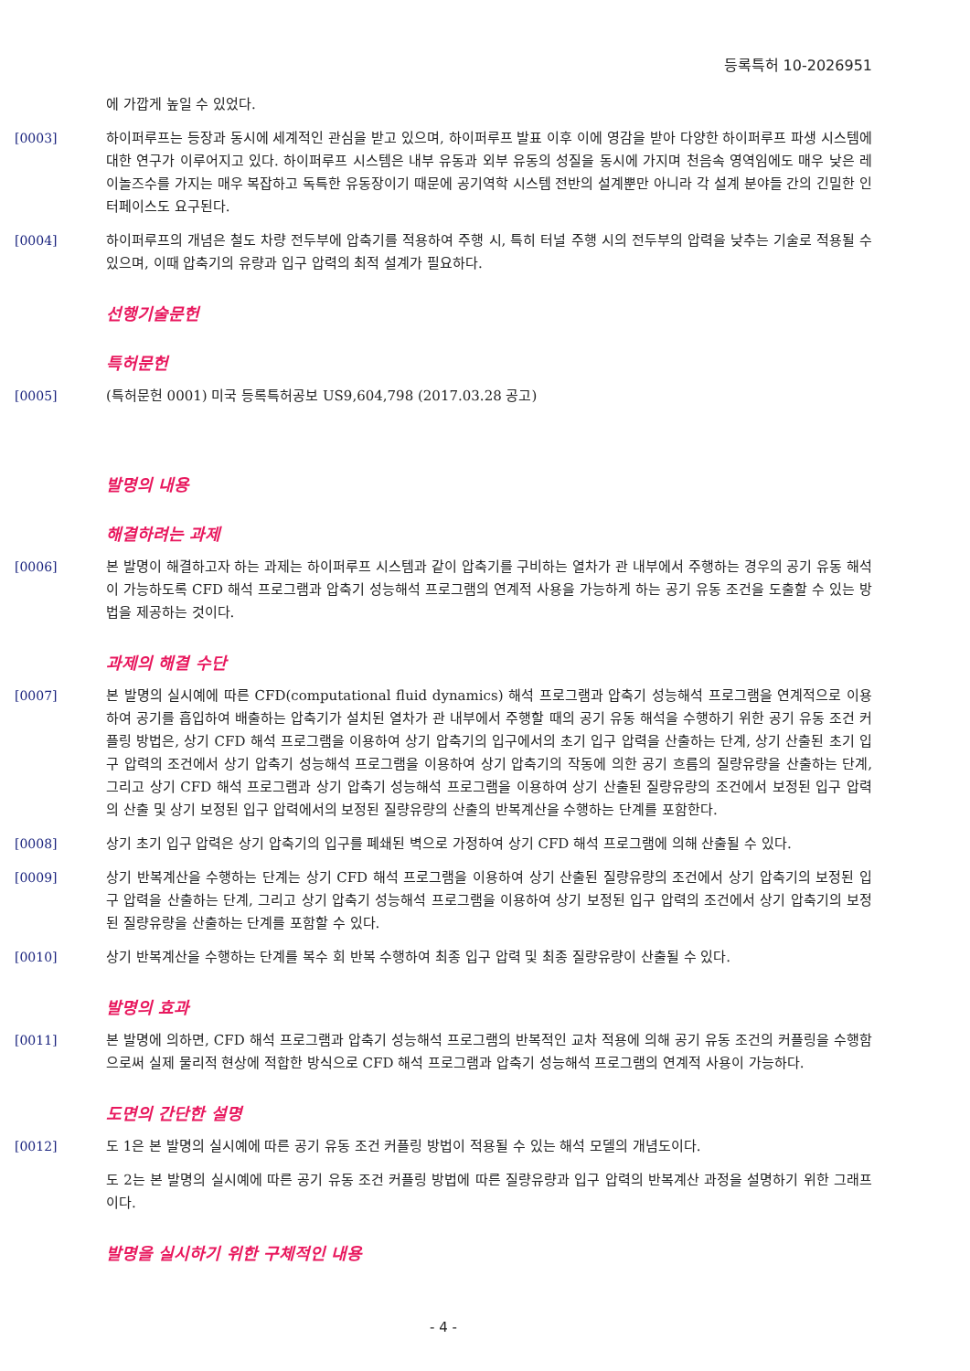등록특허 10-2026951
에 가깝게 높일 수 있었다.
[0003] 하이퍼루프는 등장과 동시에 세계적인 관심을 받고 있으며, 하이퍼루프 발표 이후 이에 영감을 받아 다양한 하이퍼루프 파생 시스템에 대한 연구가 이루어지고 있다. 하이퍼루프 시스템은 내부 유동과 외부 유동의 성질을 동시에 가지며 천음속 영역임에도 매우 낮은 레이놀즈수를 가지는 매우 복잡하고 독특한 유동장이기 때문에 공기역학 시스템 전반의 설계뿐만 아니라 각 설계 분야들 간의 긴밀한 인터페이스도 요구된다.
[0004] 하이퍼루프의 개념은 철도 차량 전두부에 압축기를 적용하여 주행 시, 특히 터널 주행 시의 전두부의 압력을 낮추는 기술로 적용될 수 있으며, 이때 압축기의 유량과 입구 압력의 최적 설계가 필요하다.
선행기술문헌
특허문헌
[0005] (특허문헌 0001) 미국 등록특허공보 US9,604,798 (2017.03.28 공고)
발명의 내용
해결하려는 과제
[0006] 본 발명이 해결하고자 하는 과제는 하이퍼루프 시스템과 같이 압축기를 구비하는 열차가 관 내부에서 주행하는 경우의 공기 유동 해석이 가능하도록 CFD 해석 프로그램과 압축기 성능해석 프로그램의 연계적 사용을 가능하게 하는 공기 유동 조건을 도출할 수 있는 방법을 제공하는 것이다.
과제의 해결 수단
[0007] 본 발명의 실시예에 따른 CFD(computational fluid dynamics) 해석 프로그램과 압축기 성능해석 프로그램을 연계적으로 이용하여 공기를 흡입하여 배출하는 압축기가 설치된 열차가 관 내부에서 주행할 때의 공기 유동 해석을 수행하기 위한 공기 유동 조건 커플링 방법은, 상기 CFD 해석 프로그램을 이용하여 상기 압축기의 입구에서의 초기 입구 압력을 산출하는 단계, 상기 산출된 초기 입구 압력의 조건에서 상기 압축기 성능해석 프로그램을 이용하여 상기 압축기의 작동에 의한 공기 흐름의 질량유량을 산출하는 단계, 그리고 상기 CFD 해석 프로그램과 상기 압축기 성능해석 프로그램을 이용하여 상기 산출된 질량유량의 조건에서 보정된 입구 압력의 산출 및 상기 보정된 입구 압력에서의 보정된 질량유량의 산출의 반복계산을 수행하는 단계를 포함한다.
[0008] 상기 초기 입구 압력은 상기 압축기의 입구를 폐쇄된 벽으로 가정하여 상기 CFD 해석 프로그램에 의해 산출될 수 있다.
[0009] 상기 반복계산을 수행하는 단계는 상기 CFD 해석 프로그램을 이용하여 상기 산출된 질량유량의 조건에서 상기 압축기의 보정된 입구 압력을 산출하는 단계, 그리고 상기 압축기 성능해석 프로그램을 이용하여 상기 보정된 입구 압력의 조건에서 상기 압축기의 보정된 질량유량을 산출하는 단계를 포함할 수 있다.
[0010] 상기 반복계산을 수행하는 단계를 복수 회 반복 수행하여 최종 입구 압력 및 최종 질량유량이 산출될 수 있다.
발명의 효과
[0011] 본 발명에 의하면, CFD 해석 프로그램과 압축기 성능해석 프로그램의 반복적인 교차 적용에 의해 공기 유동 조건의 커플링을 수행함으로써 실제 물리적 현상에 적합한 방식으로 CFD 해석 프로그램과 압축기 성능해석 프로그램의 연계적 사용이 가능하다.
도면의 간단한 설명
[0012] 도 1은 본 발명의 실시예에 따른 공기 유동 조건 커플링 방법이 적용될 수 있는 해석 모델의 개념도이다.
도 2는 본 발명의 실시예에 따른 공기 유동 조건 커플링 방법에 따른 질량유량과 입구 압력의 반복계산 과정을 설명하기 위한 그래프이다.
발명을 실시하기 위한 구체적인 내용
- 4 -